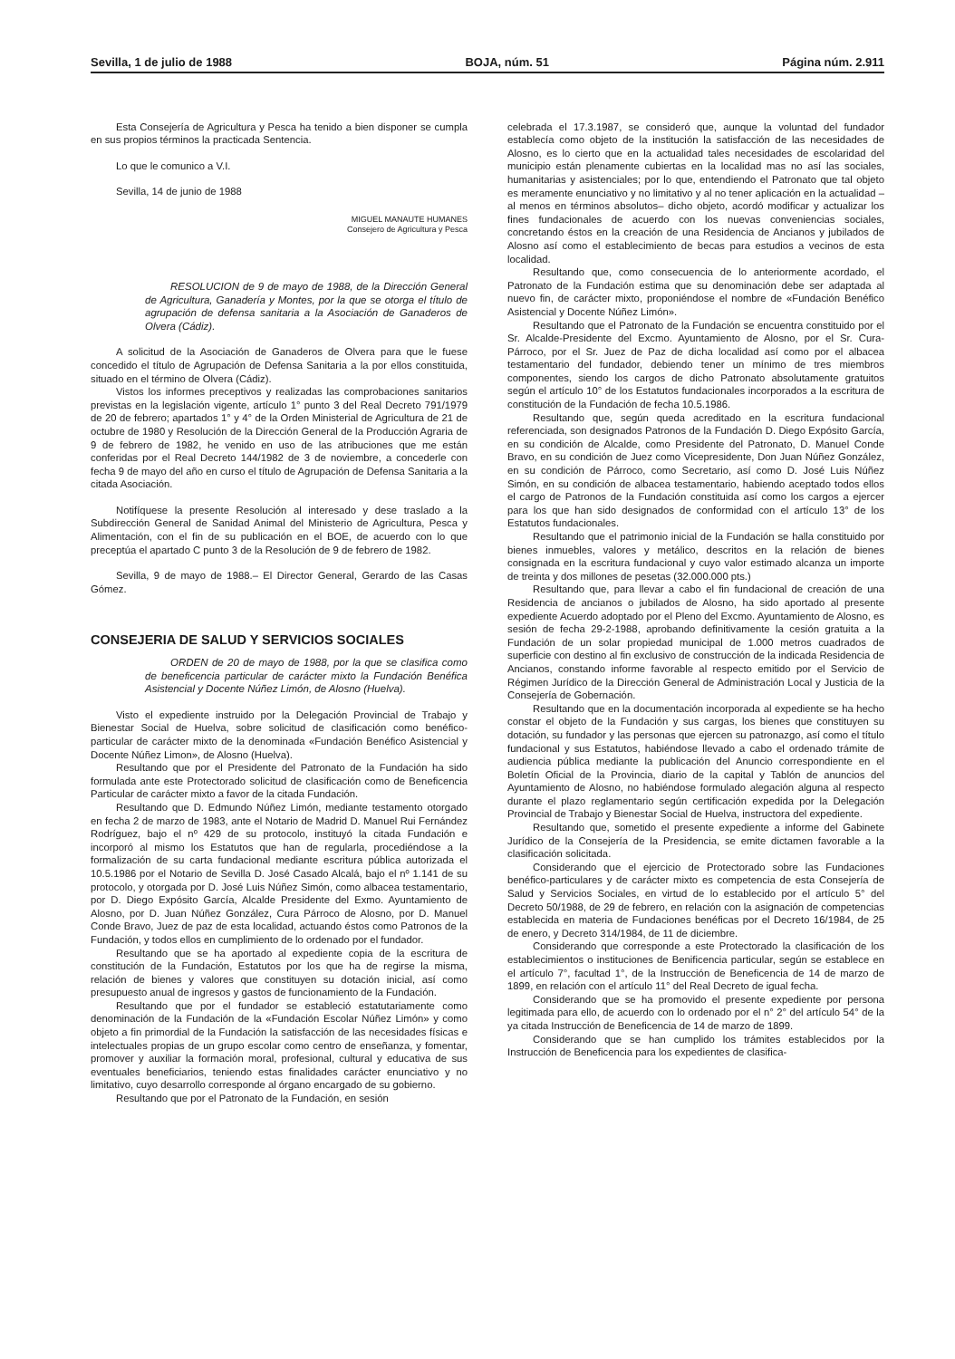Sevilla, 1 de julio de 1988 BOJA, núm. 51 Página núm. 2.911
Esta Consejería de Agricultura y Pesca ha tenido a bien disponer se cumpla en sus propios términos la practicada Sentencia.
Lo que le comunico a V.I.
Sevilla, 14 de junio de 1988
MIGUEL MANAUTE HUMANES
Consejero de Agricultura y Pesca
RESOLUCION de 9 de mayo de 1988, de la Dirección General de Agricultura, Ganadería y Montes, por la que se otorga el título de agrupación de defensa sanitaria a la Asociación de Ganaderos de Olvera (Cádiz).
A solicitud de la Asociación de Ganaderos de Olvera para que le fuese concedido el título de Agrupación de Defensa Sanitaria a la por ellos constituida, situado en el término de Olvera (Cádiz).
Vistos los informes preceptivos y realizadas las comprobaciones sanitarios previstas en la legislación vigente, artículo 1° punto 3 del Real Decreto 791/1979 de 20 de febrero; apartados 1° y 4° de la Orden Ministerial de Agricultura de 21 de octubre de 1980 y Resolución de la Dirección General de la Producción Agraria de 9 de febrero de 1982, he venido en uso de las atribuciones que me están conferidas por el Real Decreto 144/1982 de 3 de noviembre, a concederle con fecha 9 de mayo del año en curso el título de Agrupación de Defensa Sanitaria a la citada Asociación.
Notifíquese la presente Resolución al interesado y dese traslado a la Subdirección General de Sanidad Animal del Ministerio de Agricultura, Pesca y Alimentación, con el fin de su publicación en el BOE, de acuerdo con lo que preceptúa el apartado C punto 3 de la Resolución de 9 de febrero de 1982.
Sevilla, 9 de mayo de 1988.– El Director General, Gerardo de las Casas Gómez.
CONSEJERIA DE SALUD Y SERVICIOS SOCIALES
ORDEN de 20 de mayo de 1988, por la que se clasifica como de beneficencia particular de carácter mixto la Fundación Benéfica Asistencial y Docente Núñez Limón, de Alosno (Huelva).
Visto el expediente instruido por la Delegación Provincial de Trabajo y Bienestar Social de Huelva, sobre solicitud de clasificación como benéfico-particular de carácter mixto de la denominada «Fundación Benéfico Asistencial y Docente Núñez Limon», de Alosno (Huelva).
Resultando que por el Presidente del Patronato de la Fundación ha sido formulada ante este Protectorado solicitud de clasificación como de Beneficencia Particular de carácter mixto a favor de la citada Fundación.
Resultando que D. Edmundo Núñez Limón, mediante testamento otorgado en fecha 2 de marzo de 1983, ante el Notario de Madrid D. Manuel Rui Fernández Rodríguez, bajo el nº 429 de su protocolo, instituyó la citada Fundación e incorporó al mismo los Estatutos que han de regularla, procediéndose a la formalización de su carta fundacional mediante escritura pública autorizada el 10.5.1986 por el Notario de Sevilla D. José Casado Alcalá, bajo el nº 1.141 de su protocolo, y otorgada por D. José Luis Núñez Simón, como albacea testamentario, por D. Diego Expósito García, Alcalde Presidente del Exmo. Ayuntamiento de Alosno, por D. Juan Núñez González, Cura Párroco de Alosno, por D. Manuel Conde Bravo, Juez de paz de esta localidad, actuando éstos como Patronos de la Fundación, y todos ellos en cumplimiento de lo ordenado por el fundador.
Resultando que se ha aportado al expediente copia de la escritura de constitución de la Fundación, Estatutos por los que ha de regirse la misma, relación de bienes y valores que constituyen su dotación inicial, así como presupuesto anual de ingresos y gastos de funcionamiento de la Fundación.
Resultando que por el fundador se estableció estatutariamente como denominación de la Fundación de la «Fundación Escolar Núñez Limón» y como objeto a fin primordial de la Fundación la satisfacción de las necesidades físicas e intelectuales propias de un grupo escolar como centro de enseñanza, y fomentar, promover y auxiliar la formación moral, profesional, cultural y educativa de sus eventuales beneficiarios, teniendo estas finalidades carácter enunciativo y no limitativo, cuyo desarrollo corresponde al órgano encargado de su gobierno.
Resultando que por el Patronato de la Fundación, en sesión
celebrada el 17.3.1987, se consideró que, aunque la voluntad del fundador establecía como objeto de la institución la satisfacción de las necesidades de Alosno, es lo cierto que en la actualidad tales necesidades de escolaridad del municipio están plenamente cubiertas en la localidad mas no así las sociales, humanitarias y asistenciales; por lo que, entendiendo el Patronato que tal objeto es meramente enunciativo y no limitativo y al no tener aplicación en la actualidad –al menos en términos absolutos– dicho objeto, acordó modificar y actualizar los fines fundacionales de acuerdo con los nuevas conveniencias sociales, concretando éstos en la creación de una Residencia de Ancianos y jubilados de Alosno así como el establecimiento de becas para estudios a vecinos de esta localidad.
Resultando que, como consecuencia de lo anteriormente acordado, el Patronato de la Fundación estima que su denominación debe ser adaptada al nuevo fin, de carácter mixto, proponiéndose el nombre de «Fundación Benéfico Asistencial y Docente Núñez Limón».
Resultando que el Patronato de la Fundación se encuentra constituido por el Sr. Alcalde-Presidente del Excmo. Ayuntamiento de Alosno, por el Sr. Cura-Párroco, por el Sr. Juez de Paz de dicha localidad así como por el albacea testamentario del fundador, debiendo tener un mínimo de tres miembros componentes, siendo los cargos de dicho Patronato absolutamente gratuitos según el artículo 10° de los Estatutos fundacionales incorporados a la escritura de constitución de la Fundación de fecha 10.5.1986.
Resultando que, según queda acreditado en la escritura fundacional referenciada, son designados Patronos de la Fundación D. Diego Expósito García, en su condición de Alcalde, como Presidente del Patronato, D. Manuel Conde Bravo, en su condición de Juez como Vicepresidente, Don Juan Núñez González, en su condición de Párroco, como Secretario, así como D. José Luis Núñez Simón, en su condición de albacea testamentario, habiendo aceptado todos ellos el cargo de Patronos de la Fundación constituida así como los cargos a ejercer para los que han sido designados de conformidad con el artículo 13° de los Estatutos fundacionales.
Resultando que el patrimonio inicial de la Fundación se halla constituido por bienes inmuebles, valores y metálico, descritos en la relación de bienes consignada en la escritura fundacional y cuyo valor estimado alcanza un importe de treinta y dos millones de pesetas (32.000.000 pts.)
Resultando que, para llevar a cabo el fin fundacional de creación de una Residencia de ancianos o jubilados de Alosno, ha sido aportado al presente expediente Acuerdo adoptado por el Pleno del Excmo. Ayuntamiento de Alosno, es sesión de fecha 29-2-1988, aprobando definitivamente la cesión gratuita a la Fundación de un solar propiedad municipal de 1.000 metros cuadrados de superficie con destino al fin exclusivo de construcción de la indicada Residencia de Ancianos, constando informe favorable al respecto emitido por el Servicio de Régimen Jurídico de la Dirección General de Administración Local y Justicia de la Consejería de Gobernación.
Resultando que en la documentación incorporada al expediente se ha hecho constar el objeto de la Fundación y sus cargas, los bienes que constituyen su dotación, su fundador y las personas que ejercen su patronazgo, así como el título fundacional y sus Estatutos, habiéndose llevado a cabo el ordenado trámite de audiencia pública mediante la publicación del Anuncio correspondiente en el Boletín Oficial de la Provincia, diario de la capital y Tablón de anuncios del Ayuntamiento de Alosno, no habiéndose formulado alegación alguna al respecto durante el plazo reglamentario según certificación expedida por la Delegación Provincial de Trabajo y Bienestar Social de Huelva, instructora del expediente.
Resultando que, sometido el presente expediente a informe del Gabinete Jurídico de la Consejería de la Presidencia, se emite dictamen favorable a la clasificación solicitada.
Considerando que el ejercicio de Protectorado sobre las Fundaciones benéfico-particulares y de carácter mixto es competencia de esta Consejería de Salud y Servicios Sociales, en virtud de lo establecido por el artículo 5° del Decreto 50/1988, de 29 de febrero, en relación con la asignación de competencias establecida en materia de Fundaciones benéficas por el Decreto 16/1984, de 25 de enero, y Decreto 314/1984, de 11 de diciembre.
Considerando que corresponde a este Protectorado la clasificación de los establecimientos o instituciones de Benificencia particular, según se establece en el artículo 7°, facultad 1°, de la Instrucción de Beneficencia de 14 de marzo de 1899, en relación con el artículo 11° del Real Decreto de igual fecha.
Considerando que se ha promovido el presente expediente por persona legitimada para ello, de acuerdo con lo ordenado por el n° 2° del artículo 54° de la ya citada Instrucción de Beneficencia de 14 de marzo de 1899.
Considerando que se han cumplido los trámites establecidos por la Instrucción de Beneficencia para los expedientes de clasifica-